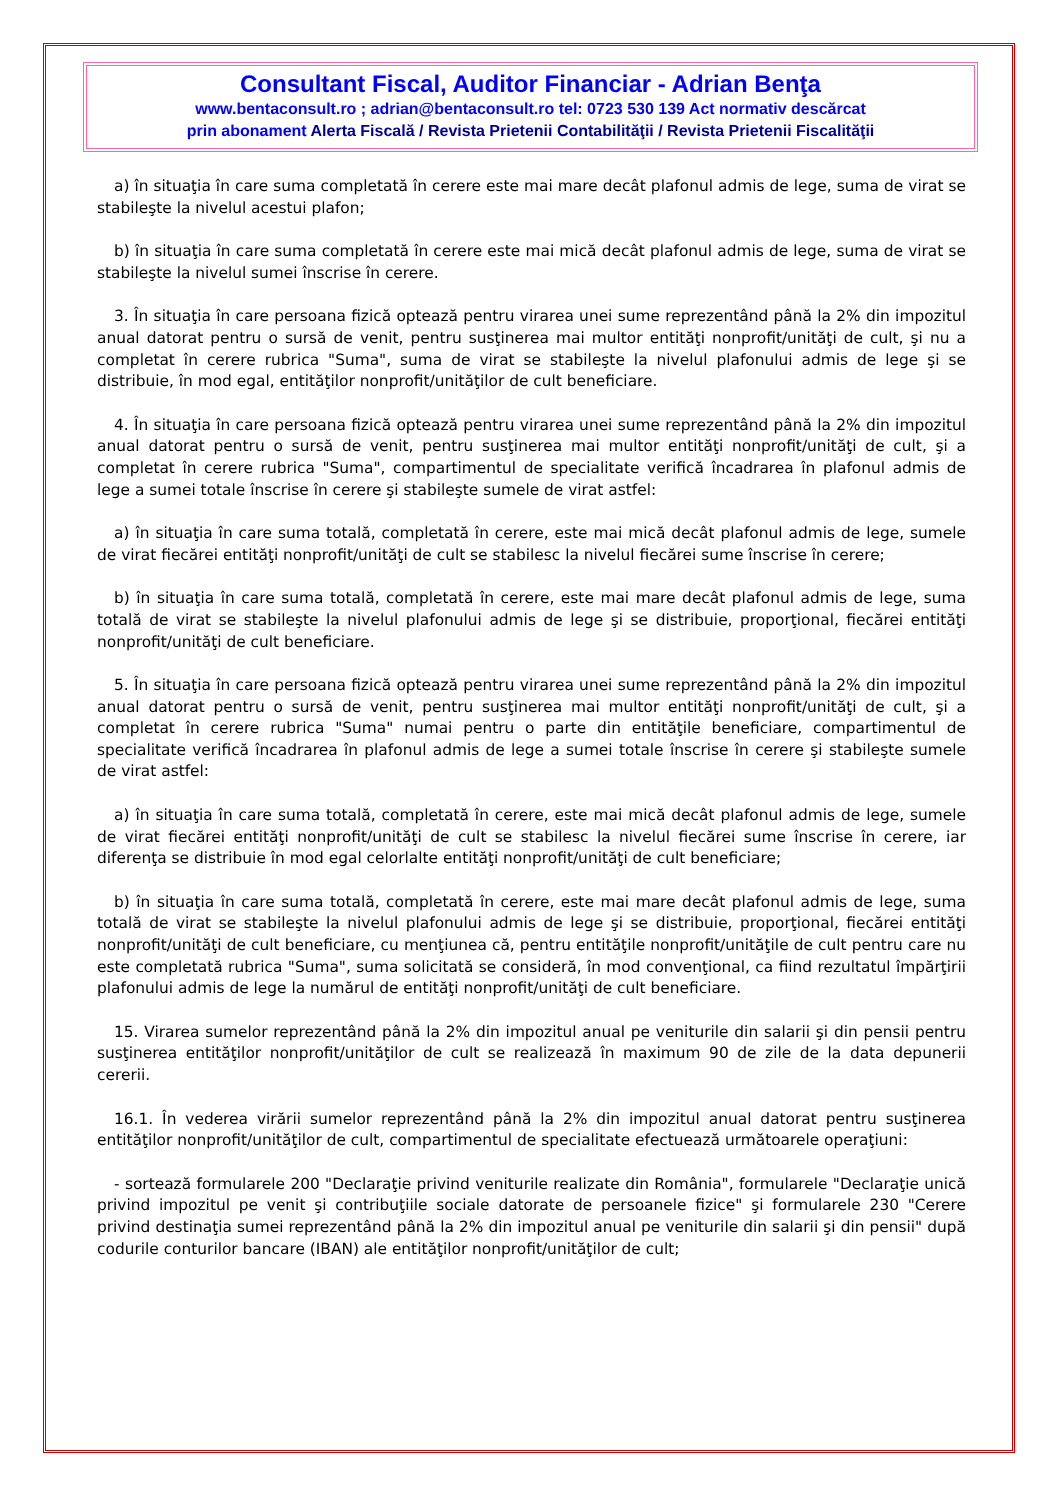Consultant Fiscal, Auditor Financiar - Adrian Benţa
www.bentaconsult.ro ; adrian@bentaconsult.ro tel: 0723 530 139 Act normativ descărcat
prin abonament Alerta Fiscală / Revista Prietenii Contabilităţii / Revista Prietenii Fiscalităţii
a) în situaţia în care suma completată în cerere este mai mare decât plafonul admis de lege, suma de virat se stabileşte la nivelul acestui plafon;
b) în situaţia în care suma completată în cerere este mai mică decât plafonul admis de lege, suma de virat se stabileşte la nivelul sumei înscrise în cerere.
3. În situaţia în care persoana fizică optează pentru virarea unei sume reprezentând până la 2% din impozitul anual datorat pentru o sursă de venit, pentru susţinerea mai multor entităţi nonprofit/unităţi de cult, şi nu a completat în cerere rubrica "Suma", suma de virat se stabileşte la nivelul plafonului admis de lege şi se distribuie, în mod egal, entităţilor nonprofit/unităţilor de cult beneficiare.
4. În situaţia în care persoana fizică optează pentru virarea unei sume reprezentând până la 2% din impozitul anual datorat pentru o sursă de venit, pentru susţinerea mai multor entităţi nonprofit/unităţi de cult, şi a completat în cerere rubrica "Suma", compartimentul de specialitate verifică încadrarea în plafonul admis de lege a sumei totale înscrise în cerere şi stabileşte sumele de virat astfel:
a) în situaţia în care suma totală, completată în cerere, este mai mică decât plafonul admis de lege, sumele de virat fiecărei entităţi nonprofit/unităţi de cult se stabilesc la nivelul fiecărei sume înscrise în cerere;
b) în situaţia în care suma totală, completată în cerere, este mai mare decât plafonul admis de lege, suma totală de virat se stabileşte la nivelul plafonului admis de lege şi se distribuie, proporţional, fiecărei entităţi nonprofit/unităţi de cult beneficiare.
5. În situaţia în care persoana fizică optează pentru virarea unei sume reprezentând până la 2% din impozitul anual datorat pentru o sursă de venit, pentru susţinerea mai multor entităţi nonprofit/unităţi de cult, şi a completat în cerere rubrica "Suma" numai pentru o parte din entităţile beneficiare, compartimentul de specialitate verifică încadrarea în plafonul admis de lege a sumei totale înscrise în cerere şi stabileşte sumele de virat astfel:
a) în situaţia în care suma totală, completată în cerere, este mai mică decât plafonul admis de lege, sumele de virat fiecărei entităţi nonprofit/unităţi de cult se stabilesc la nivelul fiecărei sume înscrise în cerere, iar diferenţa se distribuie în mod egal celorlalte entităţi nonprofit/unităţi de cult beneficiare;
b) în situaţia în care suma totală, completată în cerere, este mai mare decât plafonul admis de lege, suma totală de virat se stabileşte la nivelul plafonului admis de lege şi se distribuie, proporţional, fiecărei entităţi nonprofit/unităţi de cult beneficiare, cu menţiunea că, pentru entităţile nonprofit/unităţile de cult pentru care nu este completată rubrica "Suma", suma solicitată se consideră, în mod convenţional, ca fiind rezultatul împărţirii plafonului admis de lege la numărul de entităţi nonprofit/unităţi de cult beneficiare.
15. Virarea sumelor reprezentând până la 2% din impozitul anual pe veniturile din salarii şi din pensii pentru susţinerea entităţilor nonprofit/unităţilor de cult se realizează în maximum 90 de zile de la data depunerii cererii.
16.1. În vederea virării sumelor reprezentând până la 2% din impozitul anual datorat pentru susţinerea entităţilor nonprofit/unităţilor de cult, compartimentul de specialitate efectuează următoarele operaţiuni:
- sortează formularele 200 "Declaraţie privind veniturile realizate din România", formularele "Declaraţie unică privind impozitul pe venit şi contribuţiile sociale datorate de persoanele fizice" şi formularele 230 "Cerere privind destinaţia sumei reprezentând până la 2% din impozitul anual pe veniturile din salarii şi din pensii" după codurile conturilor bancare (IBAN) ale entităţilor nonprofit/unităţilor de cult;